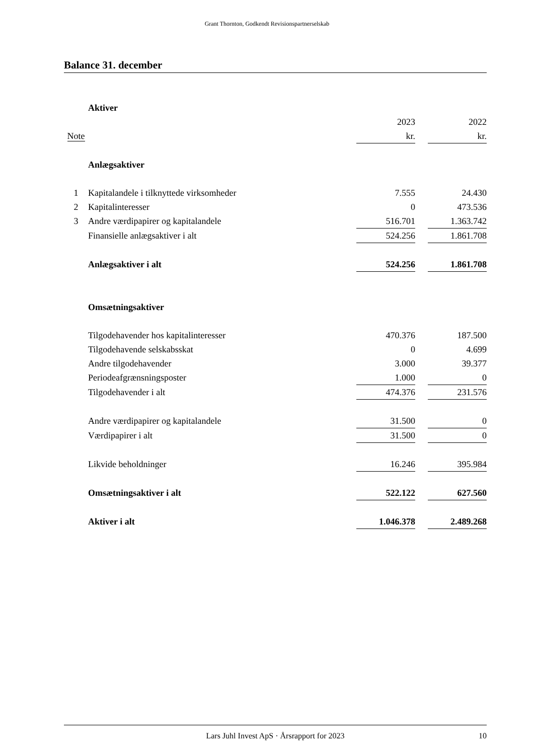Grant Thornton, Godkendt Revisionspartnerselskab
Balance 31. december
| | Aktiver | | | |
| | | 2023 | | 2022 |
| Note | | kr. | | kr. |
| | Anlægsaktiver | | | |
| 1 | Kapitalandele i tilknyttede virksomheder | 7.555 | | 24.430 |
| 2 | Kapitalinteresser | 0 | | 473.536 |
| 3 | Andre værdipapirer og kapitalandele | 516.701 | | 1.363.742 |
| | Finansielle anlægsaktiver i alt | 524.256 | | 1.861.708 |
| | Anlægsaktiver i alt | 524.256 | | 1.861.708 |
| | Omsætningsaktiver | | | |
| | Tilgodehavender hos kapitalinteresser | 470.376 | | 187.500 |
| | Tilgodehavende selskabsskat | 0 | | 4.699 |
| | Andre tilgodehavender | 3.000 | | 39.377 |
| | Periodeafgrænsningsposter | 1.000 | | 0 |
| | Tilgodehavender i alt | 474.376 | | 231.576 |
| | Andre værdipapirer og kapitalandele | 31.500 | | 0 |
| | Værdipapirer i alt | 31.500 | | 0 |
| | Likvide beholdninger | 16.246 | | 395.984 |
| | Omsætningsaktiver i alt | 522.122 | | 627.560 |
| | Aktiver i alt | 1.046.378 | | 2.489.268 |
Lars Juhl Invest ApS · Årsrapport for 2023 10